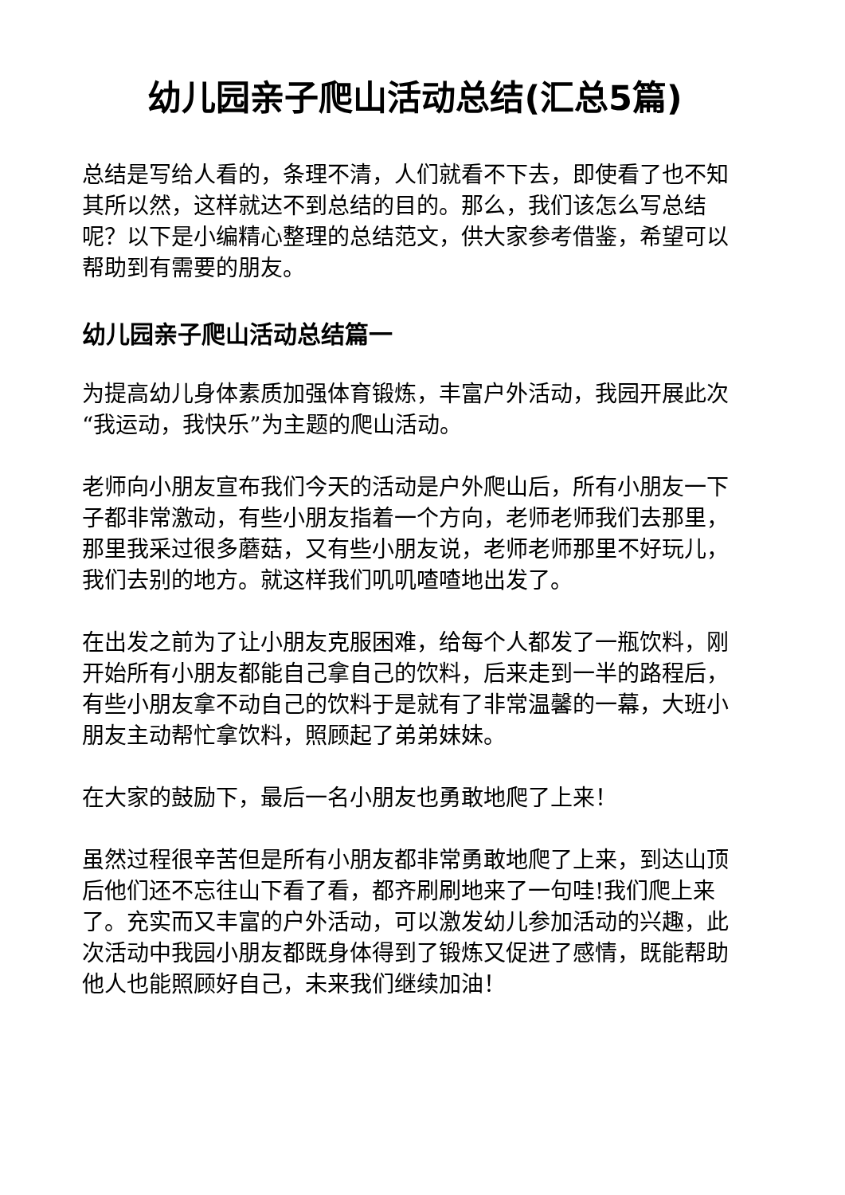幼儿园亲子爬山活动总结(汇总5篇)
总结是写给人看的，条理不清，人们就看不下去，即使看了也不知其所以然，这样就达不到总结的目的。那么，我们该怎么写总结呢？以下是小编精心整理的总结范文，供大家参考借鉴，希望可以帮助到有需要的朋友。
幼儿园亲子爬山活动总结篇一
为提高幼儿身体素质加强体育锻炼，丰富户外活动，我园开展此次“我运动，我快乐”为主题的爬山活动。
老师向小朋友宣布我们今天的活动是户外爬山后，所有小朋友一下子都非常激动，有些小朋友指着一个方向，老师老师我们去那里，那里我采过很多蘑菇，又有些小朋友说，老师老师那里不好玩儿，我们去别的地方。就这样我们叽叽喳喳地出发了。
在出发之前为了让小朋友克服困难，给每个人都发了一瓶饮料，刚开始所有小朋友都能自己拿自己的饮料，后来走到一半的路程后，有些小朋友拿不动自己的饮料于是就有了非常温馨的一幕，大班小朋友主动帮忙拿饮料，照顾起了弟弟妹妹。
在大家的鼓励下，最后一名小朋友也勇敢地爬了上来！
虽然过程很辛苦但是所有小朋友都非常勇敢地爬了上来，到达山顶后他们还不忘往山下看了看，都齐刷刷地来了一句哇!我们爬上来了。充实而又丰富的户外活动，可以激发幼儿参加活动的兴趣，此次活动中我园小朋友都既身体得到了锻炼又促进了感情，既能帮助他人也能照顾好自己，未来我们继续加油！